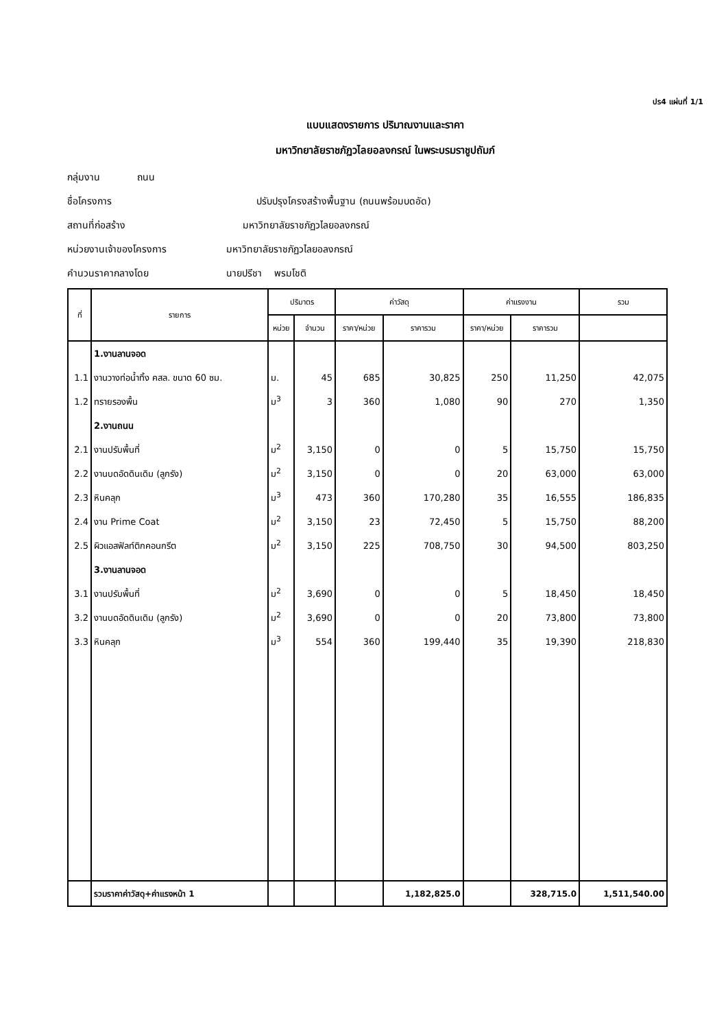ปร4 แผ่นที่ 1/1
แบบแสดงรายการ ปริมาณงานและราคา
มหาวิทยาลัยราชภัฏวไลยอลงกรณ์ ในพระบรมราชูปถัมภ์
กลุ่มงาน ถนน
ชื่อโครงการ ปรับปรุงโครงสร้างพื้นฐาน (ถนนพร้อมบดอัด)
สถานที่ก่อสร้าง มหาวิทยาลัยราชภัฏวไลยอลงกรณ์
หน่วยงานเจ้าของโครงการ มหาวิทยาลัยราชภัฏวไลยอลงกรณ์
คำนวนราคากลางโดย นายปรีชา พรมโชติ
| ที่ | รายการ | ปริมาตร | | ค่าวัสดุ | | ค่าแรงงาน | | รวม |
| --- | --- | --- | --- | --- | --- | --- | --- | --- |
| | | หน่วย | จำนวน | ราคา/หน่วย | ราคารวม | ราคา/หน่วย | ราคารวม | |
| | 1.งานลานจอด | | | | | | | |
| 1.1 | งานวางท่อน้ำทิ้ง คสล. ขนาด 60 ซม. | ม. | 45 | 685 | 30,825 | 250 | 11,250 | 42,075 |
| 1.2 | ทรายรองพื้น | ม<sup>3</sup> | 3 | 360 | 1,080 | 90 | 270 | 1,350 |
| | 2.งานถนน | | | | | | | |
| 2.1 | งานปรับพื้นที่ | ม<sup>2</sup> | 3,150 | 0 | 0 | 5 | 15,750 | 15,750 |
| 2.2 | งานบดอัดดินเดิม (ลูกรัง) | ม<sup>2</sup> | 3,150 | 0 | 0 | 20 | 63,000 | 63,000 |
| 2.3 | หินคลุก | ม<sup>3</sup> | 473 | 360 | 170,280 | 35 | 16,555 | 186,835 |
| 2.4 | งาน Prime Coat | ม<sup>2</sup> | 3,150 | 23 | 72,450 | 5 | 15,750 | 88,200 |
| 2.5 | ผิวแอสฟัลท์ติกคอนกรีต | ม<sup>2</sup> | 3,150 | 225 | 708,750 | 30 | 94,500 | 803,250 |
| | 3.งานลานจอด | | | | | | | |
| 3.1 | งานปรับพื้นที่ | ม<sup>2</sup> | 3,690 | 0 | 0 | 5 | 18,450 | 18,450 |
| 3.2 | งานบดอัดดินเดิม (ลูกรัง) | ม<sup>2</sup> | 3,690 | 0 | 0 | 20 | 73,800 | 73,800 |
| 3.3 | หินคลุก | ม<sup>3</sup> | 554 | 360 | 199,440 | 35 | 19,390 | 218,830 |
| | รวมราคาค่าวัสดุ+ค่าแรงหน้า 1 | | | | 1,182,825.0 | | 328,715.0 | 1,511,540.00 |